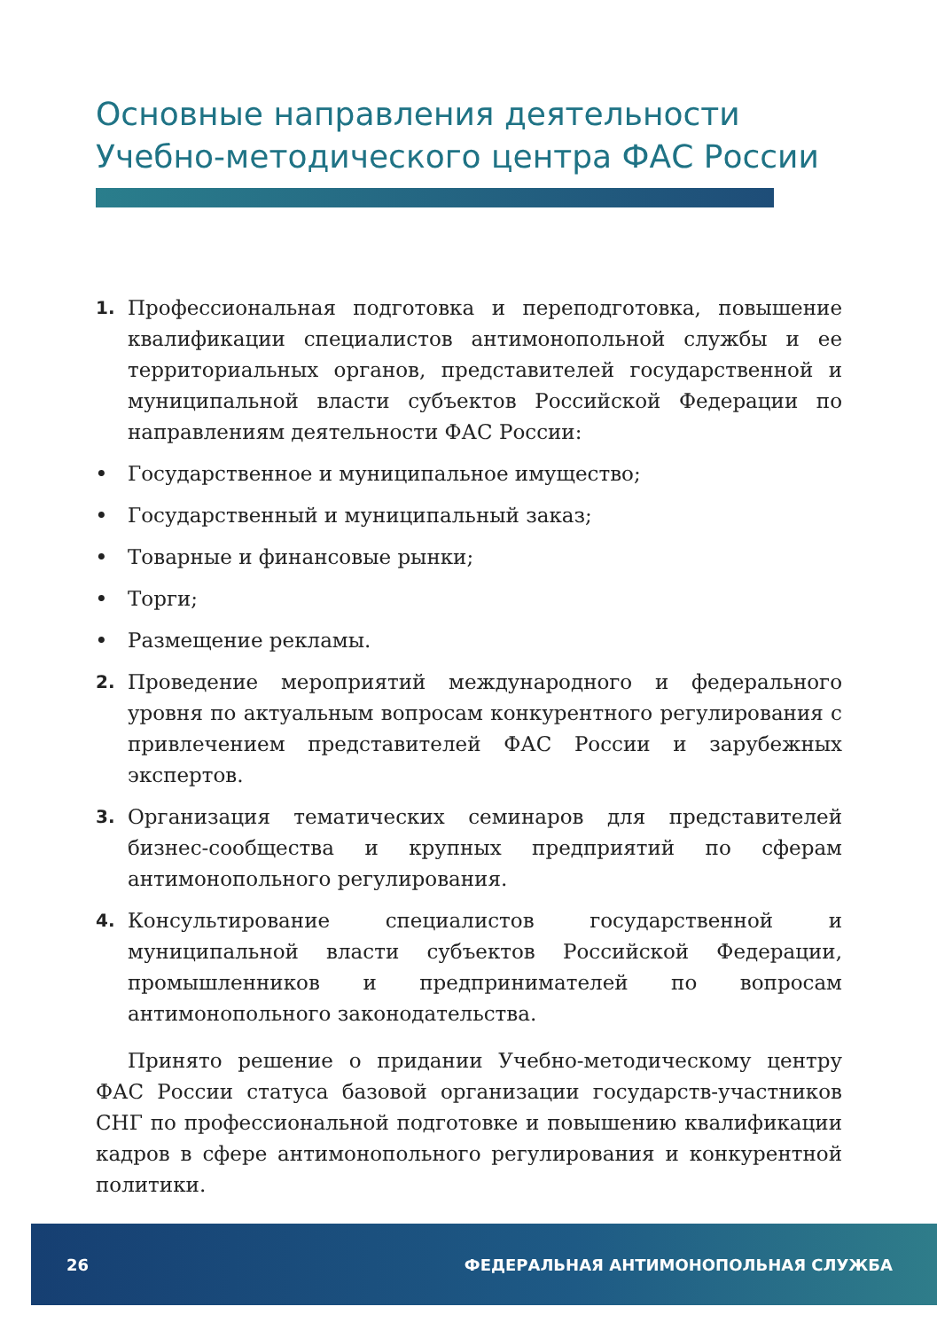Основные направления деятельности
Учебно-методического центра ФАС России
1. Профессиональная подготовка и переподготовка, повышение квалификации специалистов антимонопольной службы и ее территориальных органов, представителей государственной и муниципальной власти субъектов Российской Федерации по направлениям деятельности ФАС России:
• Государственное и муниципальное имущество;
• Государственный и муниципальный заказ;
• Товарные и финансовые рынки;
• Торги;
• Размещение рекламы.
2. Проведение мероприятий международного и федерального уровня по актуальным вопросам конкурентного регулирования с привлечением представителей ФАС России и зарубежных экспертов.
3. Организация тематических семинаров для представителей бизнес-сообщества и крупных предприятий по сферам антимонопольного регулирования.
4. Консультирование специалистов государственной и муниципальной власти субъектов Российской Федерации, промышленников и предпринимателей по вопросам антимонопольного законодательства.
Принято решение о придании Учебно-методическому центру ФАС России статуса базовой организации государств-участников СНГ по профессиональной подготовке и повышению квалификации кадров в сфере антимонопольного регулирования и конкурентной политики.
26 ФЕДЕРАЛЬНАЯ АНТИМОНОПОЛЬНАЯ СЛУЖБА